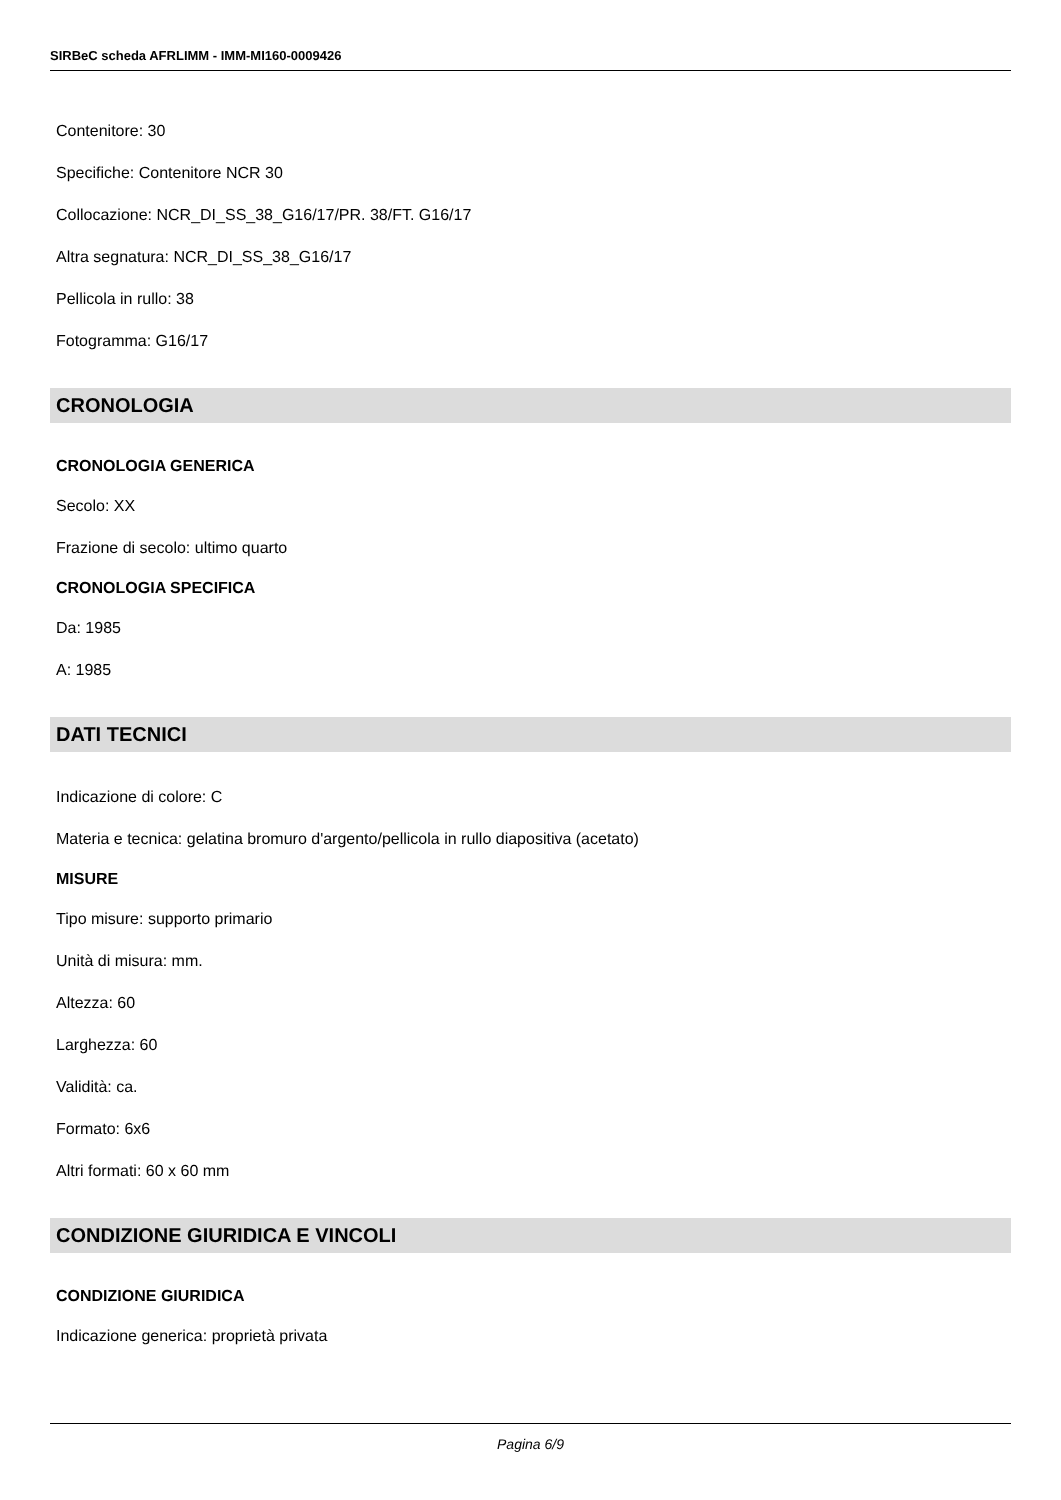SIRBeC scheda AFRLIMM - IMM-MI160-0009426
Contenitore: 30
Specifiche: Contenitore NCR 30
Collocazione: NCR_DI_SS_38_G16/17/PR. 38/FT. G16/17
Altra segnatura: NCR_DI_SS_38_G16/17
Pellicola in rullo: 38
Fotogramma: G16/17
CRONOLOGIA
CRONOLOGIA GENERICA
Secolo: XX
Frazione di secolo: ultimo quarto
CRONOLOGIA SPECIFICA
Da: 1985
A: 1985
DATI TECNICI
Indicazione di colore: C
Materia e tecnica: gelatina bromuro d'argento/pellicola in rullo diapositiva (acetato)
MISURE
Tipo misure: supporto primario
Unità di misura: mm.
Altezza: 60
Larghezza: 60
Validità: ca.
Formato: 6x6
Altri formati: 60 x 60 mm
CONDIZIONE GIURIDICA E VINCOLI
CONDIZIONE GIURIDICA
Indicazione generica: proprietà privata
Pagina 6/9